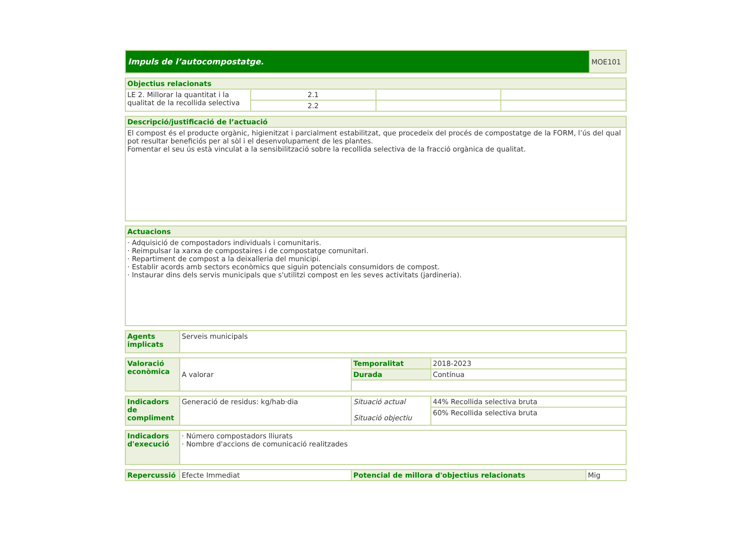| Impuls de l’autocompostatge. | MOE101 |
| Objectius relacionats | | | |
| --- | --- | --- | --- |
| LE 2. Millorar la quantitat i la qualitat de la recollida selectiva | 2.1 | | |
| | 2.2 | | |
| Descripció/justificació de l’actuació |
| --- |
| El compost és el producte orgànic, higienitzat i parcialment estabilitzat, que procedeix del procés de compostatge de la FORM, l’ús del qual pot resultar beneficiós per al sòl i el desenvolupament de les plantes. Fomentar el seu ús està vinculat a la sensibilització sobre la recollida selectiva de la fracció orgànica de qualitat. |
| Actuacions |
| --- |
| · Adquisició de compostadors individuals i comunitaris. · Reimpulsar la xarxa de compostaires i de compostatge comunitari. · Repartiment de compost a la deixalleria del municipi. · Establir acords amb sectors econòmics que siguin potencials consumidors de compost. · Instaurar dins dels servis municipals que s'utilitzi compost en les seves activitats (jardineria). |
| Agents implicats | Serveis municipals |
| Valoració econòmica | A valorar | Temporalitat | 2018-2023 |
| | | Durada | Contínua |
| Indicadors de compliment | Generació de residus: kg/hab·dia | Situació actual Situació objectiu | 44% Recollida selectiva bruta |
| | | | 60% Recollida selectiva bruta |
| Indicadors d'execució | · Número compostadors lliurats · Nombre d'accions de comunicació realitzades |
| Repercussió | Efecte Immediat | Potencial de millora d'objectius relacionats | Mig |